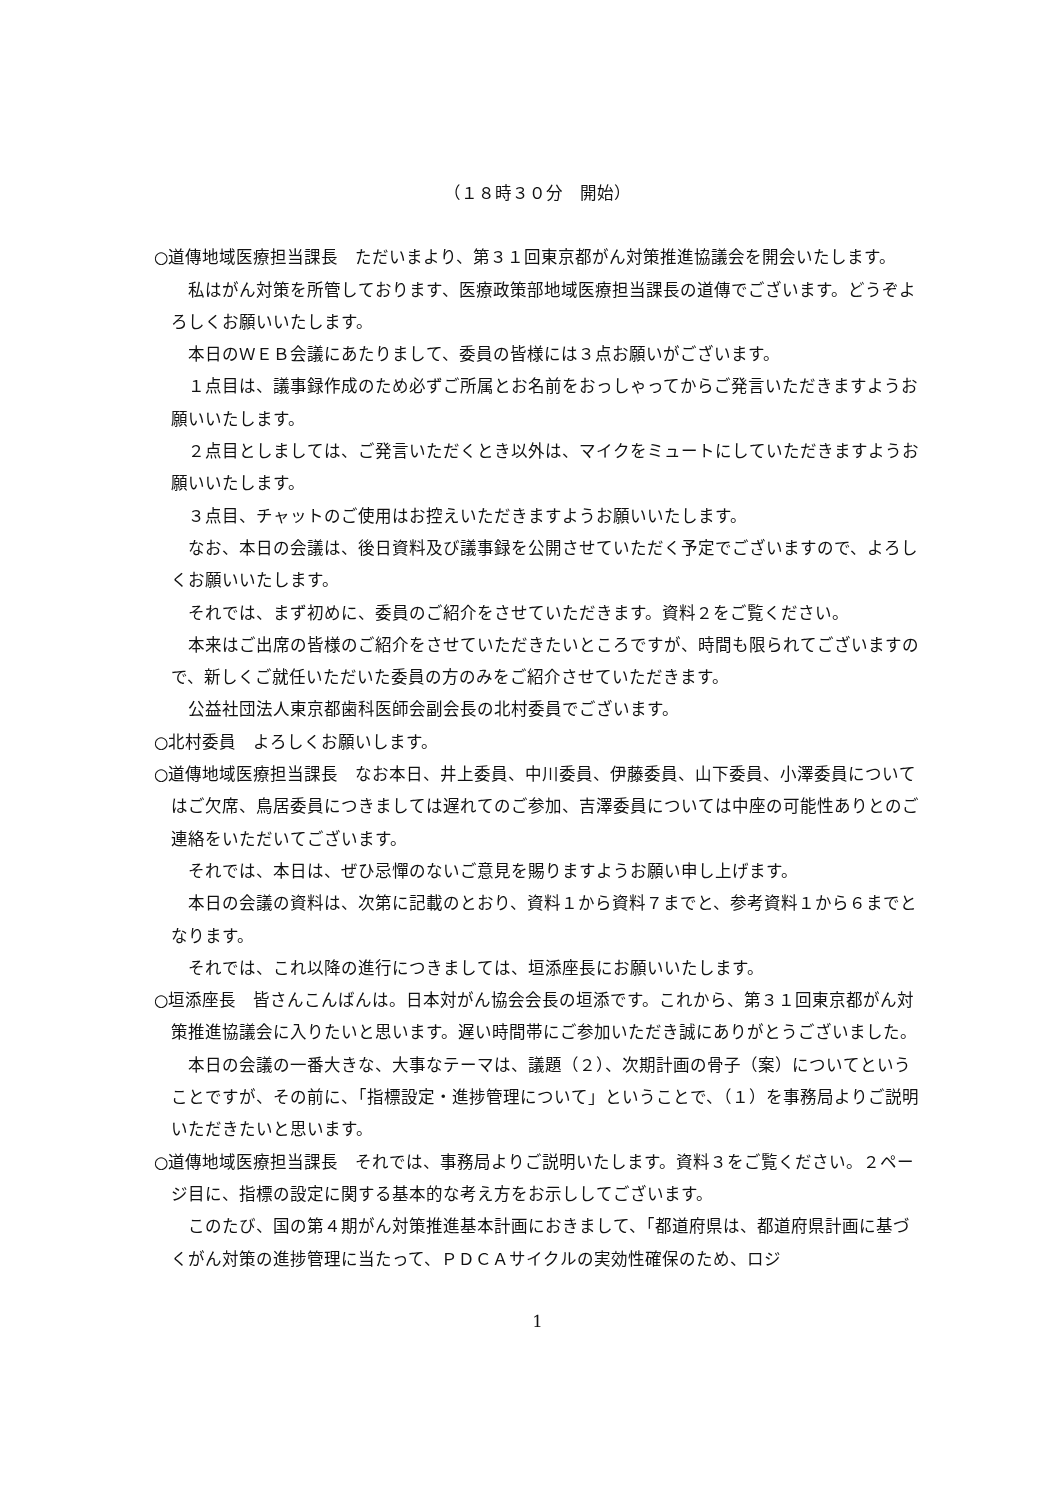（１８時３０分　開始）
○道傳地域医療担当課長　ただいまより、第３１回東京都がん対策推進協議会を開会いたします。
私はがん対策を所管しております、医療政策部地域医療担当課長の道傳でございます。どうぞよろしくお願いいたします。
本日のＷＥＢ会議にあたりまして、委員の皆様には３点お願いがございます。
１点目は、議事録作成のため必ずご所属とお名前をおっしゃってからご発言いただきますようお願いいたします。
２点目としましては、ご発言いただくとき以外は、マイクをミュートにしていただきますようお願いいたします。
３点目、チャットのご使用はお控えいただきますようお願いいたします。
なお、本日の会議は、後日資料及び議事録を公開させていただく予定でございますので、よろしくお願いいたします。
それでは、まず初めに、委員のご紹介をさせていただきます。資料２をご覧ください。
本来はご出席の皆様のご紹介をさせていただきたいところですが、時間も限られてございますので、新しくご就任いただいた委員の方のみをご紹介させていただきます。
公益社団法人東京都歯科医師会副会長の北村委員でございます。
○北村委員　よろしくお願いします。
○道傳地域医療担当課長　なお本日、井上委員、中川委員、伊藤委員、山下委員、小澤委員についてはご欠席、鳥居委員につきましては遅れてのご参加、吉澤委員については中座の可能性ありとのご連絡をいただいてございます。
それでは、本日は、ぜひ忌憚のないご意見を賜りますようお願い申し上げます。
本日の会議の資料は、次第に記載のとおり、資料１から資料７までと、参考資料１から６までとなります。
それでは、これ以降の進行につきましては、垣添座長にお願いいたします。
○垣添座長　皆さんこんばんは。日本対がん協会会長の垣添です。これから、第３１回東京都がん対策推進協議会に入りたいと思います。遅い時間帯にご参加いただき誠にありがとうございました。
本日の会議の一番大きな、大事なテーマは、議題（２）、次期計画の骨子（案）についてということですが、その前に、「指標設定・進捗管理について」ということで、（１）を事務局よりご説明いただきたいと思います。
○道傳地域医療担当課長　それでは、事務局よりご説明いたします。資料３をご覧ください。２ページ目に、指標の設定に関する基本的な考え方をお示ししてございます。
このたび、国の第４期がん対策推進基本計画におきまして、「都道府県は、都道府県計画に基づくがん対策の進捗管理に当たって、ＰＤＣＡサイクルの実効性確保のため、ロジ
1